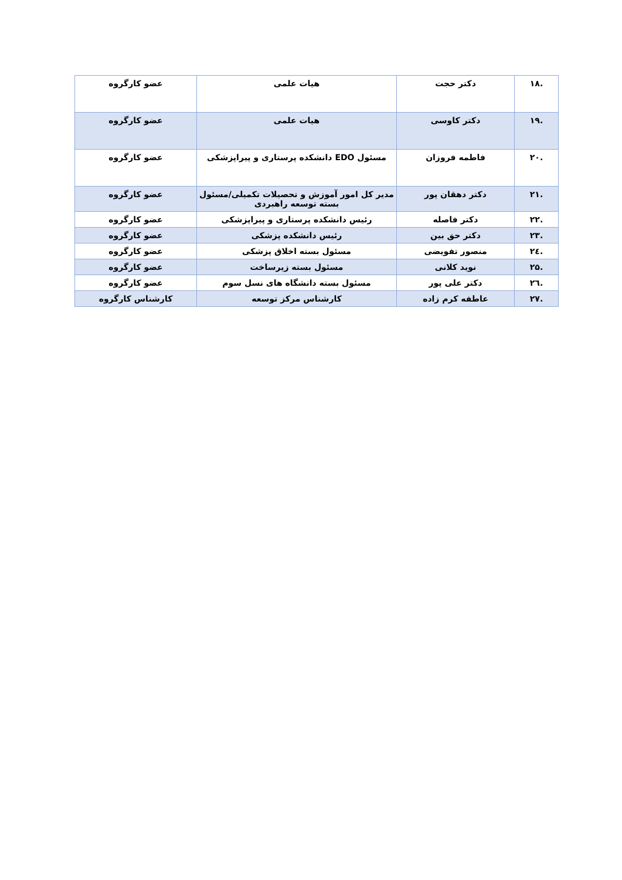| .۱۸ | دکتر حجت | هیات علمی | عضو کارگروه |
| .۱۹ | دکتر کاوسی | هیات علمی | عضو کارگروه |
| .۲۰ | فاطمه فروزان | مسئول EDO دانشکده پرستاری و پیراپزشکی | عضو کارگروه |
| .۲۱ | دکتر دهقان پور | مدیر کل امور آموزش و تحصیلات تکمیلی/مسئول بسته توسعه راهبردی | عضو کارگروه |
| .۲۲ | دکتر فاصله | رئیس دانشکده پرستاری و پیراپزشکی | عضو کارگروه |
| .۲۳ | دکتر حق بین | رئیس دانشکده پزشکی | عضو کارگروه |
| .۲٤ | منصور تفویضی | مسئول بسته اخلاق پزشکی | عضو کارگروه |
| .۲۵ | نوید کلانی | مسئول بسته زیرساخت | عضو کارگروه |
| .۲٦ | دکتر علی پور | مسئول بسته دانشگاه های نسل سوم | عضو کارگروه |
| .۲۷ | عاطفه کرم زاده | کارشناس مرکز توسعه | کارشناس کارگروه |